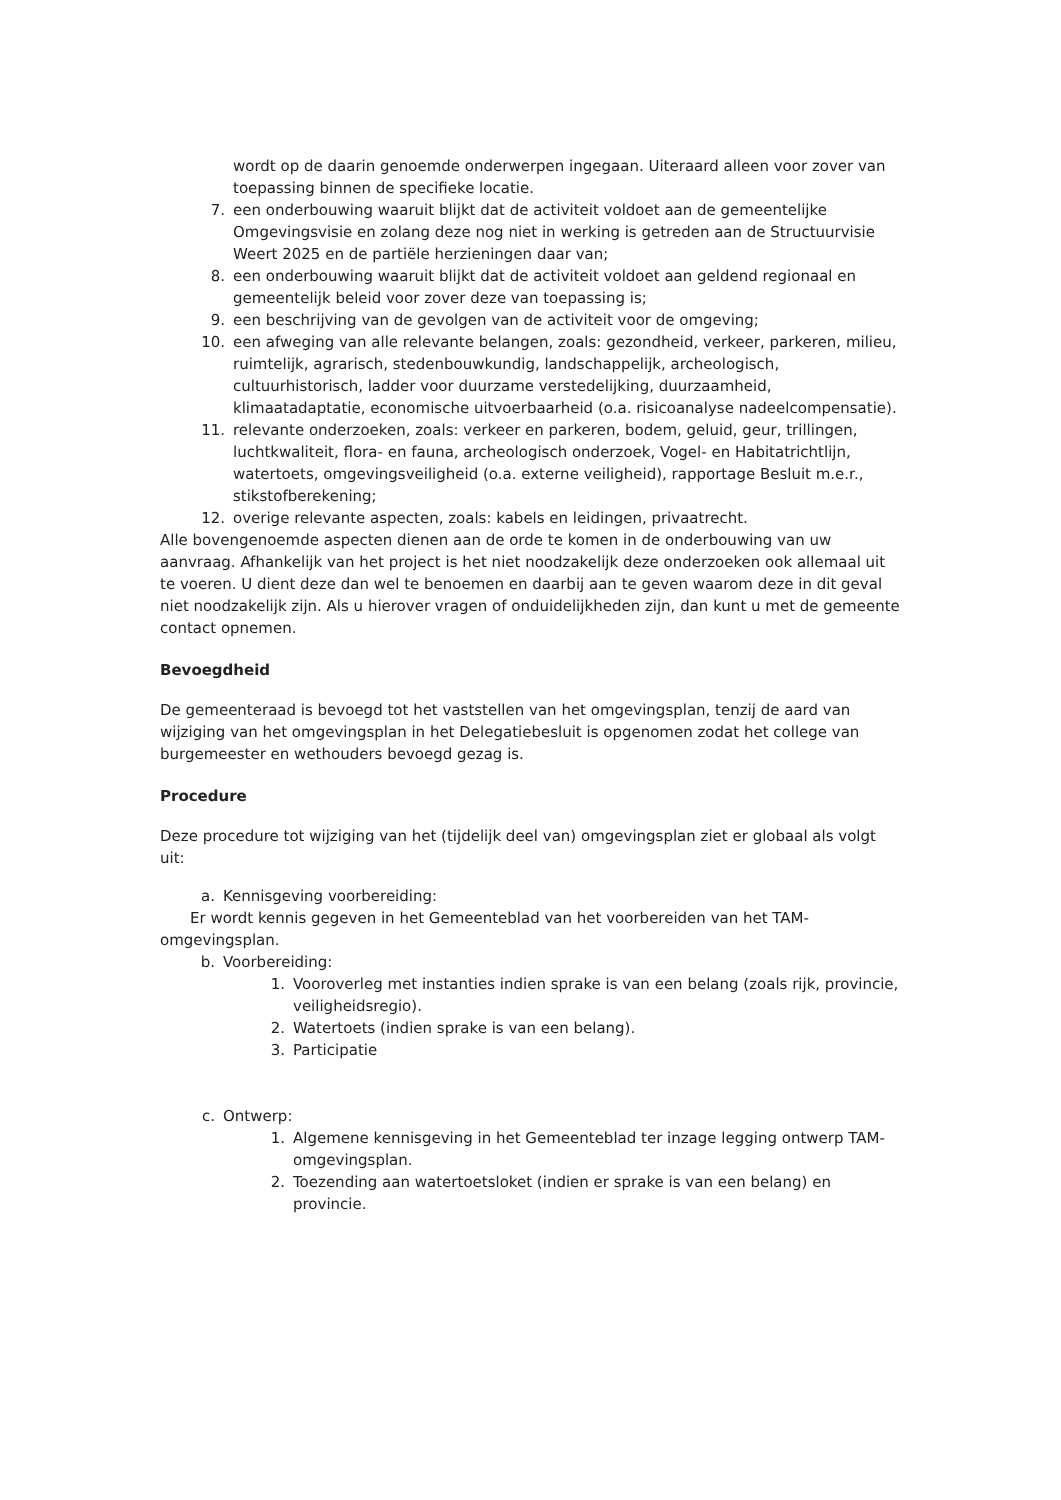wordt op de daarin genoemde onderwerpen ingegaan. Uiteraard alleen voor zover van toepassing binnen de specifieke locatie.
7. een onderbouwing waaruit blijkt dat de activiteit voldoet aan de gemeentelijke Omgevingsvisie en zolang deze nog niet in werking is getreden aan de Structuurvisie Weert 2025 en de partiële herzieningen daar van;
8. een onderbouwing waaruit blijkt dat de activiteit voldoet aan geldend regionaal en gemeentelijk beleid voor zover deze van toepassing is;
9. een beschrijving van de gevolgen van de activiteit voor de omgeving;
10. een afweging van alle relevante belangen, zoals: gezondheid, verkeer, parkeren, milieu, ruimtelijk, agrarisch, stedenbouwkundig, landschappelijk, archeologisch, cultuurhistorisch, ladder voor duurzame verstedelijking, duurzaamheid, klimaatadaptatie, economische uitvoerbaarheid (o.a. risicoanalyse nadeelcompensatie).
11. relevante onderzoeken, zoals: verkeer en parkeren, bodem, geluid, geur, trillingen, luchtkwaliteit, flora- en fauna, archeologisch onderzoek, Vogel- en Habitatrichtlijn, watertoets, omgevingsveiligheid (o.a. externe veiligheid), rapportage Besluit m.e.r., stikstofberekening;
12. overige relevante aspecten, zoals: kabels en leidingen, privaatrecht.
Alle bovengenoemde aspecten dienen aan de orde te komen in de onderbouwing van uw aanvraag. Afhankelijk van het project is het niet noodzakelijk deze onderzoeken ook allemaal uit te voeren. U dient deze dan wel te benoemen en daarbij aan te geven waarom deze in dit geval niet noodzakelijk zijn. Als u hierover vragen of onduidelijkheden zijn, dan kunt u met de gemeente contact opnemen.
Bevoegdheid
De gemeenteraad is bevoegd tot het vaststellen van het omgevingsplan, tenzij de aard van wijziging van het omgevingsplan in het Delegatiebesluit is opgenomen zodat het college van burgemeester en wethouders bevoegd gezag is.
Procedure
Deze procedure tot wijziging van het (tijdelijk deel van) omgevingsplan ziet er globaal als volgt uit:
a. Kennisgeving voorbereiding:
Er wordt kennis gegeven in het Gemeenteblad van het voorbereiden van het TAM-omgevingsplan.
b. Voorbereiding:
1. Vooroverleg met instanties indien sprake is van een belang (zoals rijk, provincie, veiligheidsregio).
2. Watertoets (indien sprake is van een belang).
3. Participatie
c. Ontwerp:
1. Algemene kennisgeving in het Gemeenteblad ter inzage legging ontwerp TAM-omgevingsplan.
2. Toezending aan watertoetsloket (indien er sprake is van een belang) en provincie.